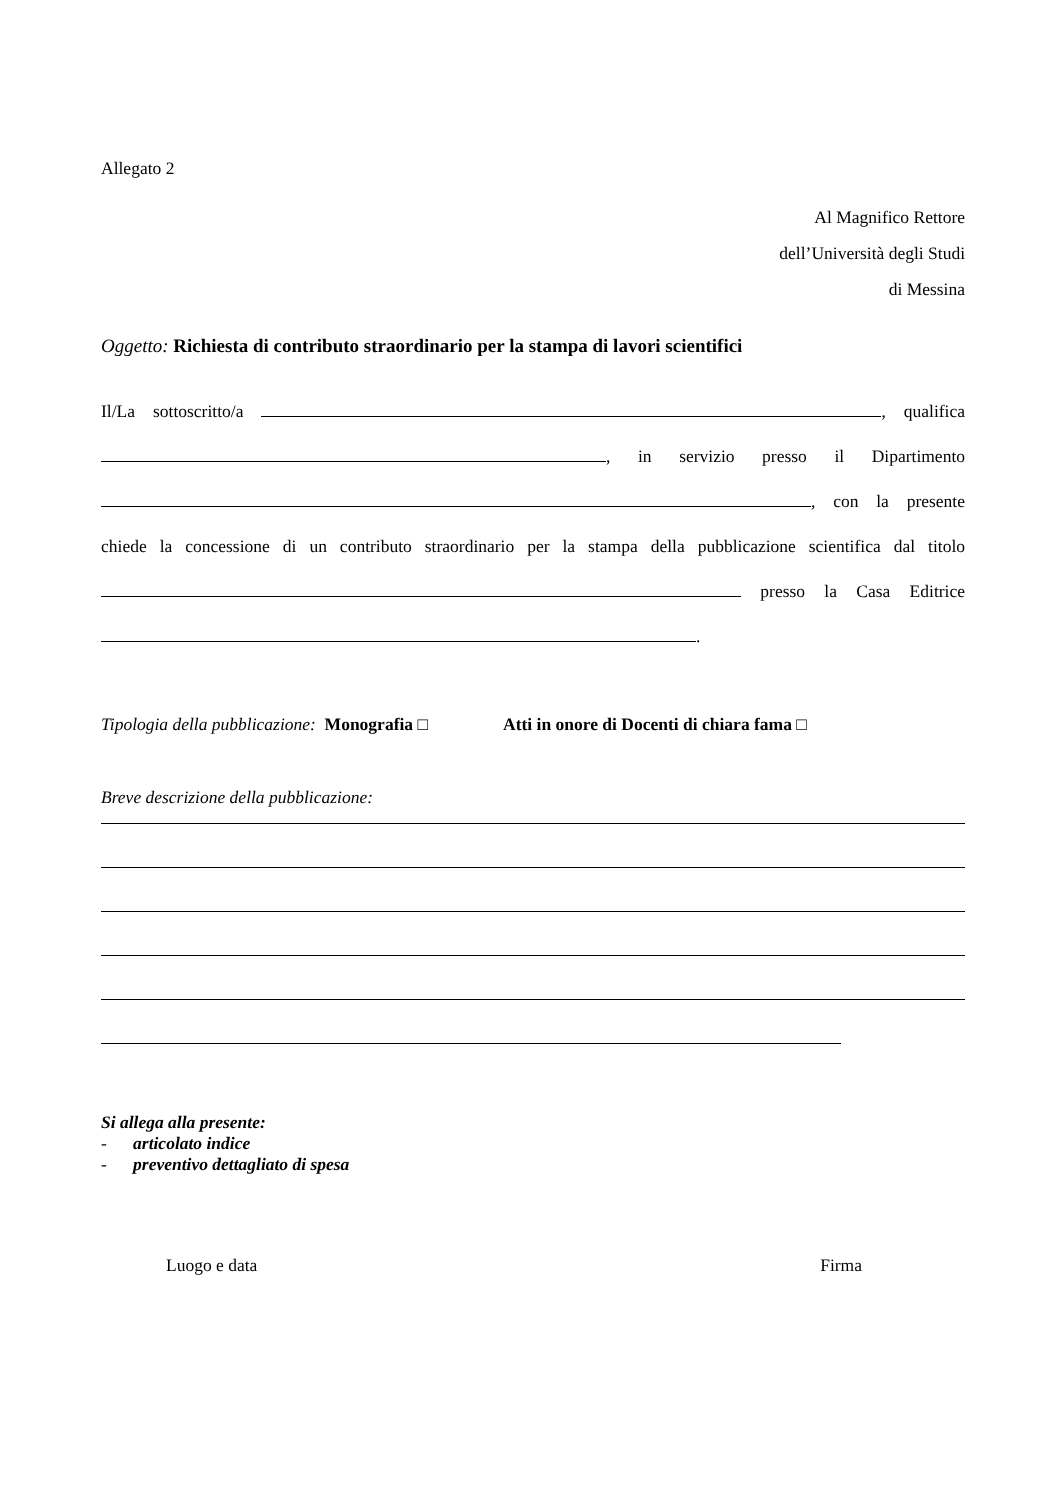Allegato 2
Al Magnifico Rettore
dell’Università degli Studi
di Messina
Oggetto: Richiesta di contributo straordinario per la stampa di lavori scientifici
Il/La sottoscritto/a , qualifica
, in servizio presso il Dipartimento
, con la presente
chiede la concessione di un contributo straordinario per la stampa della pubblicazione scientifica dal titolo
presso la Casa Editrice
.
Tipologia della pubblicazione: Monografia □ Atti in onore di Docenti di chiara fama □
Breve descrizione della pubblicazione:
Si allega alla presente:
- articolato indice
- preventivo dettagliato di spesa
Luogo e data Firma